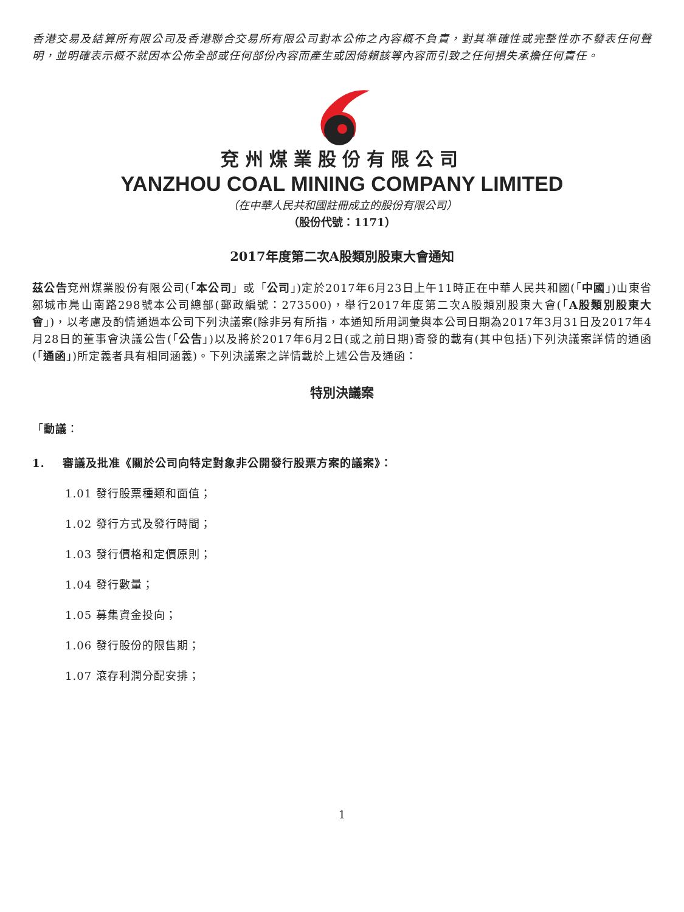香港交易及結算所有限公司及香港聯合交易所有限公司對本公佈之內容概不負責，對其準確性或完整性亦不發表任何聲明，並明確表示概不就因本公佈全部或任何部份內容而產生或因倚賴該等內容而引致之任何損失承擔任何責任。
兗州煤業股份有限公司
YANZHOU COAL MINING COMPANY LIMITED
（在中華人民共和國註冊成立的股份有限公司）
（股份代號：1171）
2017年度第二次A股類別股東大會通知
茲公告兗州煤業股份有限公司(「本公司」或「公司」)定於2017年6月23日上午11時正在中華人民共和國(「中國」)山東省鄒城市鳧山南路298號本公司總部(郵政編號：273500)，舉行2017年度第二次A股類別股東大會(「A股類別股東大會」)，以考慮及酌情通過本公司下列決議案(除非另有所指，本通知所用詞彙與本公司日期為2017年3月31日及2017年4月28日的董事會決議公告(「公告」)以及將於2017年6月2日(或之前日期)寄發的載有(其中包括)下列決議案詳情的通函(「通函」)所定義者具有相同涵義)。下列決議案之詳情載於上述公告及通函：
特別決議案
「動議：
1. 審議及批准《關於公司向特定對象非公開發行股票方案的議案》：
1.01 發行股票種類和面值；
1.02 發行方式及發行時間；
1.03 發行價格和定價原則；
1.04 發行數量；
1.05 募集資金投向；
1.06 發行股份的限售期；
1.07 滾存利潤分配安排；
1